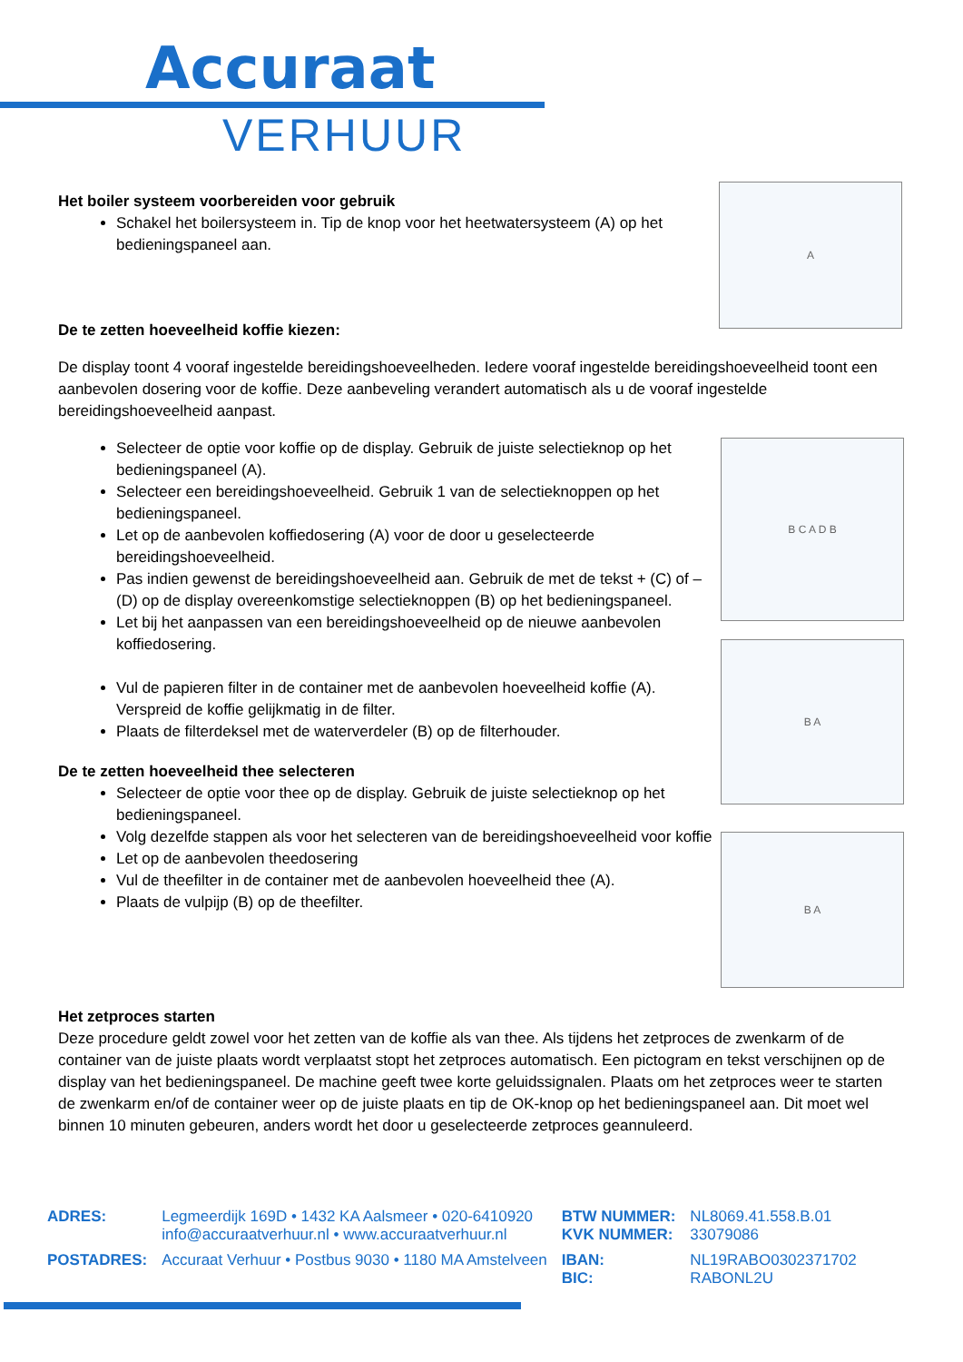Accuraat
VERHUUR
Het boiler systeem voorbereiden voor gebruik
Schakel het boilersysteem in. Tip de knop voor het heetwatersysteem (A) op het bedieningspaneel aan.
De te zetten hoeveelheid koffie kiezen:
A
De display toont 4 vooraf ingestelde bereidingshoeveelheden. Iedere vooraf ingestelde bereidingshoeveelheid toont een aanbevolen dosering voor de koffie. Deze aanbeveling verandert automatisch als u de vooraf ingestelde bereidingshoeveelheid aanpast.
Selecteer de optie voor koffie op de display. Gebruik de juiste selectieknop op het bedieningspaneel (A).
Selecteer een bereidingshoeveelheid. Gebruik 1 van de selectieknoppen op het bedieningspaneel.
Let op de aanbevolen koffiedosering (A) voor de door u geselecteerde bereidingshoeveelheid.
Pas indien gewenst de bereidingshoeveelheid aan. Gebruik de met de tekst + (C) of – (D) op de display overeenkomstige selectieknoppen (B) op het bedieningspaneel.
Let bij het aanpassen van een bereidingshoeveelheid op de nieuwe aanbevolen koffiedosering.
Vul de papieren filter in de container met de aanbevolen hoeveelheid koffie (A). Verspreid de koffie gelijkmatig in de filter.
Plaats de filterdeksel met de waterverdeler (B) op de filterhouder.
De te zetten hoeveelheid thee selecteren
Selecteer de optie voor thee op de display. Gebruik de juiste selectieknop op het bedieningspaneel.
Volg dezelfde stappen als voor het selecteren van de bereidingshoeveelheid voor koffie
Let op de aanbevolen theedosering
Vul de theefilter in de container met de aanbevolen hoeveelheid thee (A).
Plaats de vulpijp (B) op de theefilter.
B C A D B
B A
B A
Het zetproces starten
Deze procedure geldt zowel voor het zetten van de koffie als van thee. Als tijdens het zetproces de zwenkarm of de container van de juiste plaats wordt verplaatst stopt het zetproces automatisch. Een pictogram en tekst verschijnen op de display van het bedieningspaneel. De machine geeft twee korte geluidssignalen. Plaats om het zetproces weer te starten de zwenkarm en/of de container weer op de juiste plaats en tip de OK-knop op het bedieningspaneel aan. Dit moet wel binnen 10 minuten gebeuren, anders wordt het door u geselecteerde zetproces geannuleerd.
| ADRES: | Legmeerdijk 169D • 1432 KA Aalsmeer • 020-6410920 info@accuraatverhuur.nl • www.accuraatverhuur.nl | BTW NUMMER: KVK NUMMER: | NL8069.41.558.B.01 33079086 |
| POSTADRES: | Accuraat Verhuur • Postbus 9030 • 1180 MA Amstelveen | IBAN: BIC: | NL19RABO0302371702 RABONL2U |